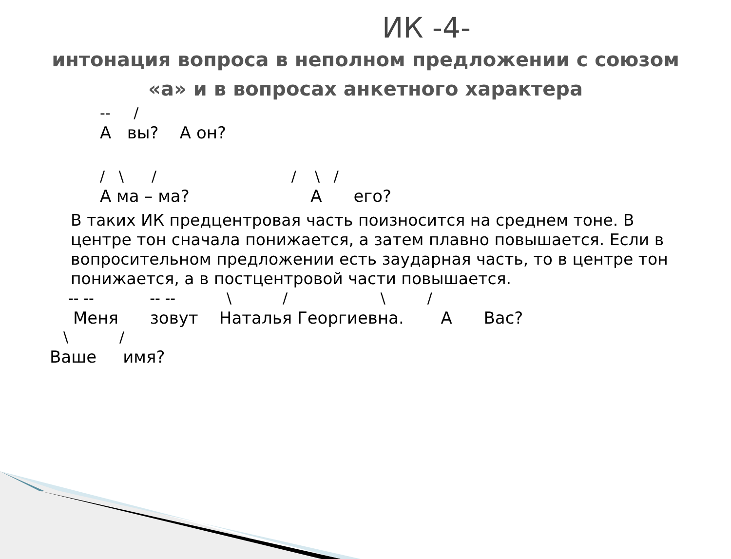ИК -4-
интонация вопроса в неполном предложении с союзом «а» и в вопросах анкетного характера
-- /
А вы? А он?
/ \ / / \ /
А ма – ма? А его?
В таких ИК предцентровая часть поизносится на среднем тоне. В центре тон сначала понижается, а затем плавно повышается. Если в вопросительном предложении есть заударная часть, то в центре тон понижается, а в постцентровой части повышается.
-- -- -- -- \ / \ /
Меня зовут Наталья Георгиевна. А Вас?
\ /
Ваше имя?